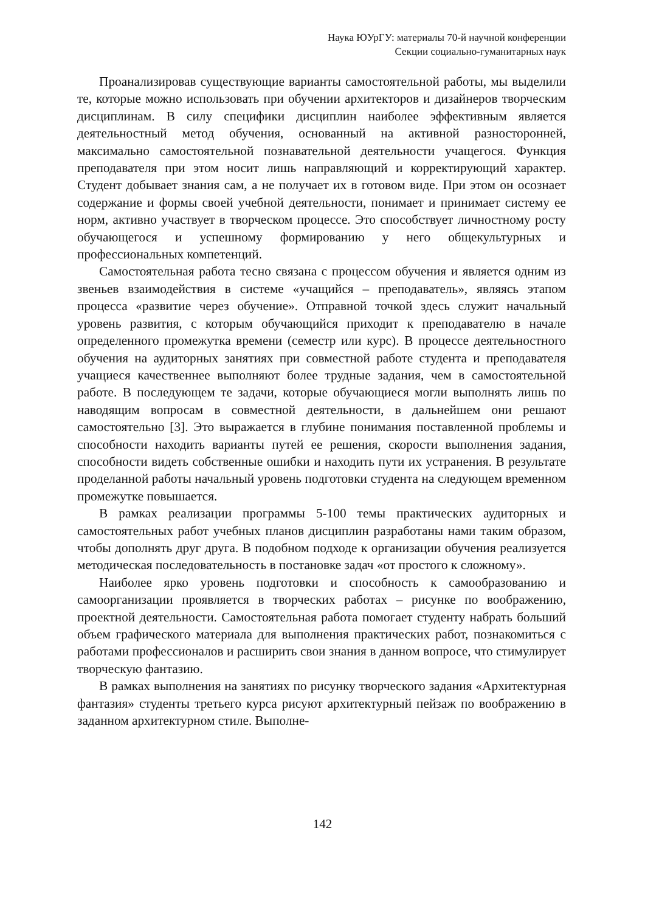Наука ЮУрГУ: материалы 70-й научной конференции
Секции социально-гуманитарных наук
Проанализировав существующие варианты самостоятельной работы, мы выделили те, которые можно использовать при обучении архитекторов и дизайнеров творческим дисциплинам. В силу специфики дисциплин наиболее эффективным является деятельностный метод обучения, основанный на активной разносторонней, максимально самостоятельной познавательной деятельности учащегося. Функция преподавателя при этом носит лишь направляющий и корректирующий характер. Студент добывает знания сам, а не получает их в готовом виде. При этом он осознает содержание и формы своей учебной деятельности, понимает и принимает систему ее норм, активно участвует в творческом процессе. Это способствует личностному росту обучающегося и успешному формированию у него общекультурных и профессиональных компетенций.
Самостоятельная работа тесно связана с процессом обучения и является одним из звеньев взаимодействия в системе «учащийся – преподаватель», являясь этапом процесса «развитие через обучение». Отправной точкой здесь служит начальный уровень развития, с которым обучающийся приходит к преподавателю в начале определенного промежутка времени (семестр или курс). В процессе деятельностного обучения на аудиторных занятиях при совместной работе студента и преподавателя учащиеся качественнее выполняют более трудные задания, чем в самостоятельной работе. В последующем те задачи, которые обучающиеся могли выполнять лишь по наводящим вопросам в совместной деятельности, в дальнейшем они решают самостоятельно [3]. Это выражается в глубине понимания поставленной проблемы и способности находить варианты путей ее решения, скорости выполнения задания, способности видеть собственные ошибки и находить пути их устранения. В результате проделанной работы начальный уровень подготовки студента на следующем временном промежутке повышается.
В рамках реализации программы 5-100 темы практических аудиторных и самостоятельных работ учебных планов дисциплин разработаны нами таким образом, чтобы дополнять друг друга. В подобном подходе к организации обучения реализуется методическая последовательность в постановке задач «от простого к сложному».
Наиболее ярко уровень подготовки и способность к самообразованию и самоорганизации проявляется в творческих работах – рисунке по воображению, проектной деятельности. Самостоятельная работа помогает студенту набрать больший объем графического материала для выполнения практических работ, познакомиться с работами профессионалов и расширить свои знания в данном вопросе, что стимулирует творческую фантазию.
В рамках выполнения на занятиях по рисунку творческого задания «Архитектурная фантазия» студенты третьего курса рисуют архитектурный пейзаж по воображению в заданном архитектурном стиле. Выполне-
142